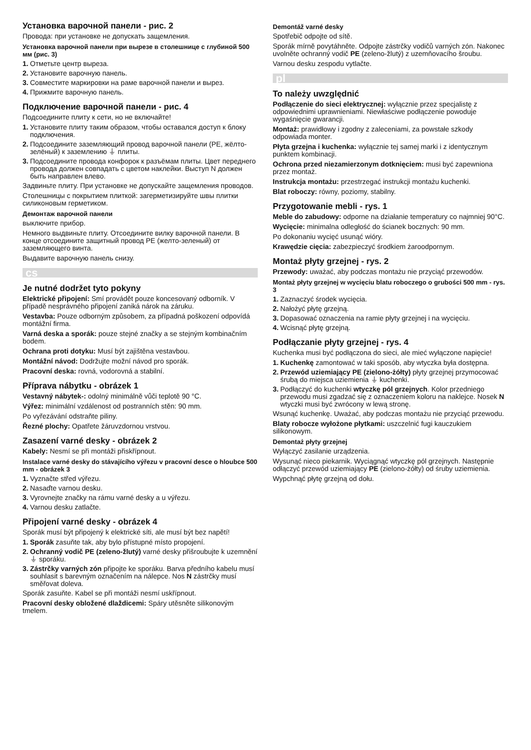Установка варочной панели - рис. 2
Провода: при установке не допускать защемления.
Установка варочной панели при вырезе в столешнице с глубиной 500 мм (рис. 3)
1. Отметьте центр выреза.
2. Установите варочную панель.
3. Совместите маркировки на раме варочной панели и вырез.
4. Прижмите варочную панель.
Подключение варочной панели - рис. 4
Подсоедините плиту к сети, но не включайте!
1. Установите плиту таким образом, чтобы оставался доступ к блоку подключения.
2. Подсоедините заземляющий провод варочной панели (PE, жёлто-зелёный) к заземлению ⏚ плиты.
3. Подсоедините провода конфорок к разъёмам плиты. Цвет переднего провода должен совпадать с цветом наклейки. Выступ N должен быть направлен влево.
Задвиньте плиту. При установке не допускайте защемления проводов.
Столешницы с покрытием плиткой: загерметизируйте швы плитки силиконовым герметиком.
Демонтаж варочной панели
выключите прибор.
Немного выдвиньте плиту. Отсоедините вилку варочной панели. В конце отсоедините защитный провод PE (желто-зеленый) от заземляющего винта.
Выдавите варочную панель снизу.
cs
Je nutné dodržet tyto pokyny
Elektrické připojení: Smí provádět pouze koncesovaný odborník. V případě nesprávného připojení zaniká nárok na záruku.
Vestavba: Pouze odborným způsobem, za případná poškození odpovídá montážní firma.
Varná deska a sporák: pouze stejné značky a se stejným kombinačním bodem.
Ochrana proti dotyku: Musí být zajištěna vestavbou.
Montážní návod: Dodržujte možní návod pro sporák.
Pracovní deska: rovná, vodorovná a stabilní.
Příprava nábytku - obrázek 1
Vestavný nábytek-: odolný minimálně vůči teplotě 90 °C.
Výřez: minimální vzdálenost od postranních stěn: 90 mm.
Po vyřezávání odstraňte piliny.
Řezné plochy: Opatřete žáruvzdornou vrstvou.
Zasazení varné desky - obrázek 2
Kabely: Nesmí se při montáži přiskřípnout.
Instalace varné desky do stávajícího výřezu v pracovní desce o hloubce 500 mm - obrázek 3
1. Vyznačte střed výřezu.
2. Nasaďte varnou desku.
3. Vyrovnejte značky na rámu varné desky a u výřezu.
4. Varnou desku zatlačte.
Připojení varné desky - obrázek 4
Sporák musí být připojený k elektrické síti, ale musí být bez napětí!
1. Sporák zasuňte tak, aby bylo přístupné místo propojení.
2. Ochranný vodič PE (zeleno-žlutý) varné desky přišroubujte k uzemnění ⏚ sporáku.
3. Zástrčky varných zón připojte ke sporáku. Barva předního kabelu musí souhlasit s barevným označením na nálepce. Nos N zástrčky musí směřovat doleva.
Sporák zasuňte. Kabel se při montáži nesmí uskřípnout.
Pracovní desky obložené dlaždicemi: Spáry utěsněte silikonovým tmelem.
Demontáž varné desky
Spotřebič odpojte od sítě.
Sporák mírně povytáhněte. Odpojte zástrčky vodičů varných zón. Nakonec uvolněte ochranný vodič PE (zeleno-žlutý) z uzemňovacího šroubu.
Varnou desku zespodu vytlačte.
pl
To należy uwzględnić
Podłączenie do sieci elektrycznej: wyłącznie przez specjalistę z odpowiednimi uprawnieniami. Niewłaściwe podłączenie powoduje wygaśnięcie gwarancji.
Montaż: prawidłowy i zgodny z zaleceniami, za powstałe szkody odpowiada monter.
Płyta grzejna i kuchenka: wyłącznie tej samej marki i z identycznym punktem kombinacji.
Ochrona przed niezamierzonym dotknięciem: musi być zapewniona przez montaż.
Instrukcja montażu: przestrzegać instrukcji montażu kuchenki.
Blat roboczy: równy, poziomy, stabilny.
Przygotowanie mebli - rys. 1
Meble do zabudowy: odporne na działanie temperatury co najmniej 90°C.
Wycięcie: minimalna odległość do ścianek bocznych: 90 mm.
Po dokonaniu wycięć usunąć wióry.
Krawędzie cięcia: zabezpieczyć środkiem żaroodpornym.
Montaż płyty grzejnej - rys. 2
Przewody: uważać, aby podczas montażu nie przyciąć przewodów.
Montaż płyty grzejnej w wycięciu blatu roboczego o grubości 500 mm - rys. 3
1. Zaznaczyć środek wycięcia.
2. Nałożyć płytę grzejną.
3. Dopasować oznaczenia na ramie płyty grzejnej i na wycięciu.
4. Wcisnąć płytę grzejną.
Podłączanie płyty grzejnej - rys. 4
Kuchenka musi być podłączona do sieci, ale mieć wyłączone napięcie!
1. Kuchenkę zamontować w taki sposób, aby wtyczka była dostępna.
2. Przewód uziemiający PE (zielono-żółty) płyty grzejnej przymocować śrubą do miejsca uziemienia ⏚ kuchenki.
3. Podłączyć do kuchenki wtyczkę pól grzejnych. Kolor przedniego przewodu musi zgadzać się z oznaczeniem koloru na naklejce. Nosek N wtyczki musi być zwrócony w lewą stronę.
Wsunąć kuchenkę. Uważać, aby podczas montażu nie przyciąć przewodu.
Blaty robocze wyłożone płytkami: uszczelnić fugi kauczukiem silikonowym.
Demontaż płyty grzejnej
Wyłączyć zasilanie urządzenia.
Wysunąć nieco piekarnik. Wyciągnąć wtyczkę pól grzejnych. Następnie odłączyć przewód uziemiający PE (zielono-żółty) od śruby uziemienia.
Wypchnąć płytę grzejną od dołu.